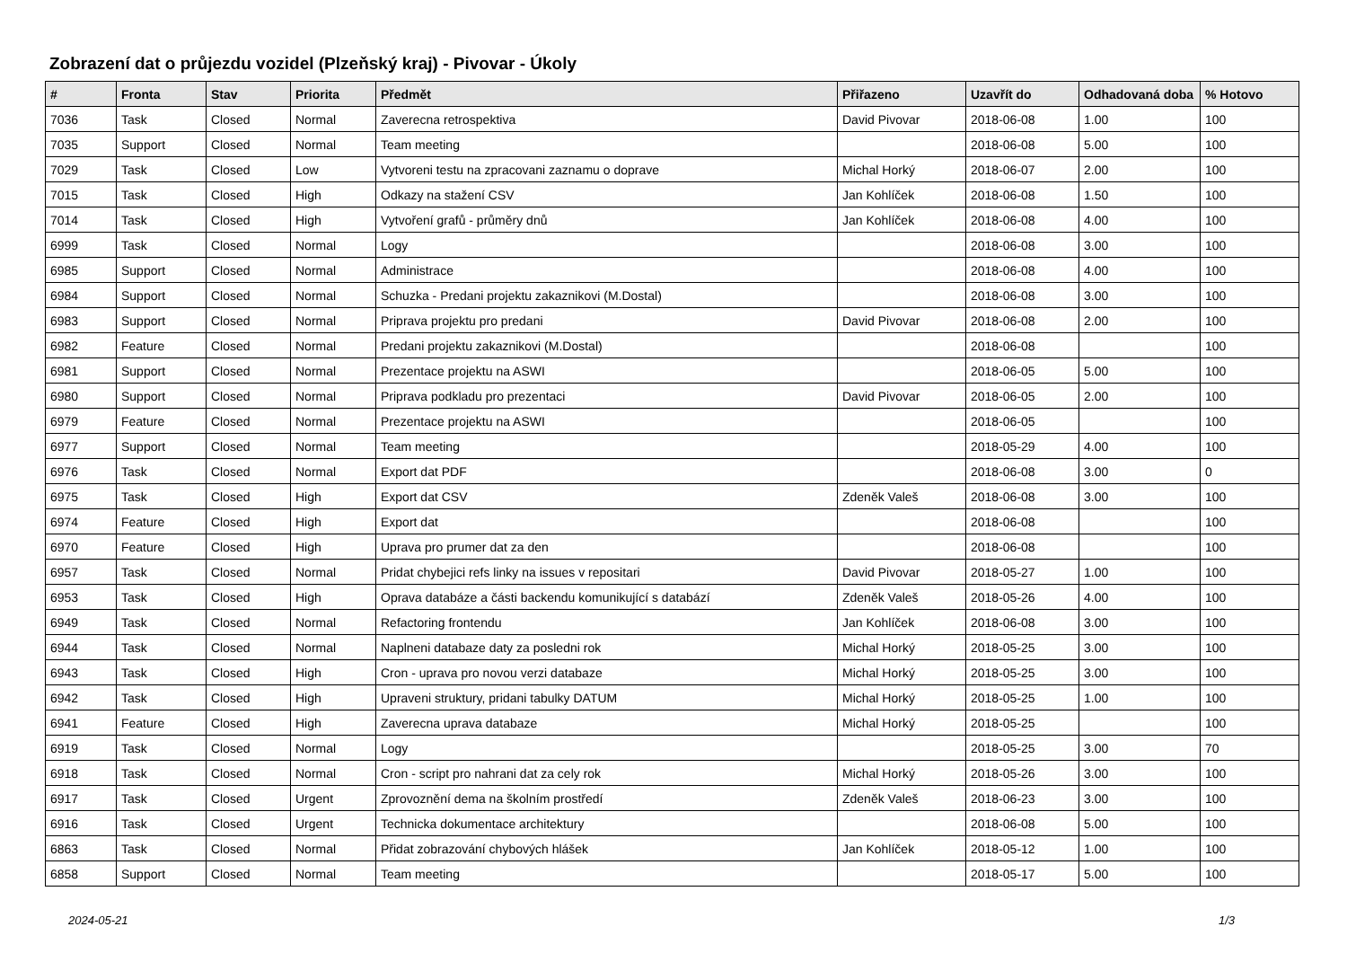Zobrazení dat o průjezdu vozidel (Plzeňský kraj) - Pivovar - Úkoly
| # | Fronta | Stav | Priorita | Předmět | Přiřazeno | Uzavřít do | Odhadovaná doba | % Hotovo |
| --- | --- | --- | --- | --- | --- | --- | --- | --- |
| 7036 | Task | Closed | Normal | Zaverecna retrospektiva | David Pivovar | 2018-06-08 | 1.00 | 100 |
| 7035 | Support | Closed | Normal | Team meeting | | 2018-06-08 | 5.00 | 100 |
| 7029 | Task | Closed | Low | Vytvoreni testu na zpracovani zaznamu o doprave | Michal Horký | 2018-06-07 | 2.00 | 100 |
| 7015 | Task | Closed | High | Odkazy na stažení CSV | Jan Kohlíček | 2018-06-08 | 1.50 | 100 |
| 7014 | Task | Closed | High | Vytvoření grafů - průměry dnů | Jan Kohlíček | 2018-06-08 | 4.00 | 100 |
| 6999 | Task | Closed | Normal | Logy | | 2018-06-08 | 3.00 | 100 |
| 6985 | Support | Closed | Normal | Administrace | | 2018-06-08 | 4.00 | 100 |
| 6984 | Support | Closed | Normal | Schuzka - Predani projektu zakaznikovi (M.Dostal) | | 2018-06-08 | 3.00 | 100 |
| 6983 | Support | Closed | Normal | Priprava projektu pro predani | David Pivovar | 2018-06-08 | 2.00 | 100 |
| 6982 | Feature | Closed | Normal | Predani projektu zakaznikovi (M.Dostal) | | 2018-06-08 | | 100 |
| 6981 | Support | Closed | Normal | Prezentace projektu na ASWI | | 2018-06-05 | 5.00 | 100 |
| 6980 | Support | Closed | Normal | Priprava podkladu pro prezentaci | David Pivovar | 2018-06-05 | 2.00 | 100 |
| 6979 | Feature | Closed | Normal | Prezentace projektu na ASWI | | 2018-06-05 | | 100 |
| 6977 | Support | Closed | Normal | Team meeting | | 2018-05-29 | 4.00 | 100 |
| 6976 | Task | Closed | Normal | Export dat PDF | | 2018-06-08 | 3.00 | 0 |
| 6975 | Task | Closed | High | Export dat CSV | Zdeněk Valeš | 2018-06-08 | 3.00 | 100 |
| 6974 | Feature | Closed | High | Export dat | | 2018-06-08 | | 100 |
| 6970 | Feature | Closed | High | Uprava pro prumer dat za den | | 2018-06-08 | | 100 |
| 6957 | Task | Closed | Normal | Pridat chybejici refs linky na issues v repositari | David Pivovar | 2018-05-27 | 1.00 | 100 |
| 6953 | Task | Closed | High | Oprava databáze a části backendu komunikující s databází | Zdeněk Valeš | 2018-05-26 | 4.00 | 100 |
| 6949 | Task | Closed | Normal | Refactoring frontendu | Jan Kohlíček | 2018-06-08 | 3.00 | 100 |
| 6944 | Task | Closed | Normal | Naplneni databaze daty za posledni rok | Michal Horký | 2018-05-25 | 3.00 | 100 |
| 6943 | Task | Closed | High | Cron - uprava pro novou verzi databaze | Michal Horký | 2018-05-25 | 3.00 | 100 |
| 6942 | Task | Closed | High | Upraveni struktury, pridani tabulky DATUM | Michal Horký | 2018-05-25 | 1.00 | 100 |
| 6941 | Feature | Closed | High | Zaverecna uprava databaze | Michal Horký | 2018-05-25 | | 100 |
| 6919 | Task | Closed | Normal | Logy | | 2018-05-25 | 3.00 | 70 |
| 6918 | Task | Closed | Normal | Cron - script pro nahrani dat za cely rok | Michal Horký | 2018-05-26 | 3.00 | 100 |
| 6917 | Task | Closed | Urgent | Zprovoznění dema na školním prostředí | Zdeněk Valeš | 2018-06-23 | 3.00 | 100 |
| 6916 | Task | Closed | Urgent | Technicka dokumentace architektury | | 2018-06-08 | 5.00 | 100 |
| 6863 | Task | Closed | Normal | Přidat zobrazování chybových hlášek | Jan Kohlíček | 2018-05-12 | 1.00 | 100 |
| 6858 | Support | Closed | Normal | Team meeting | | 2018-05-17 | 5.00 | 100 |
2024-05-21 1/3